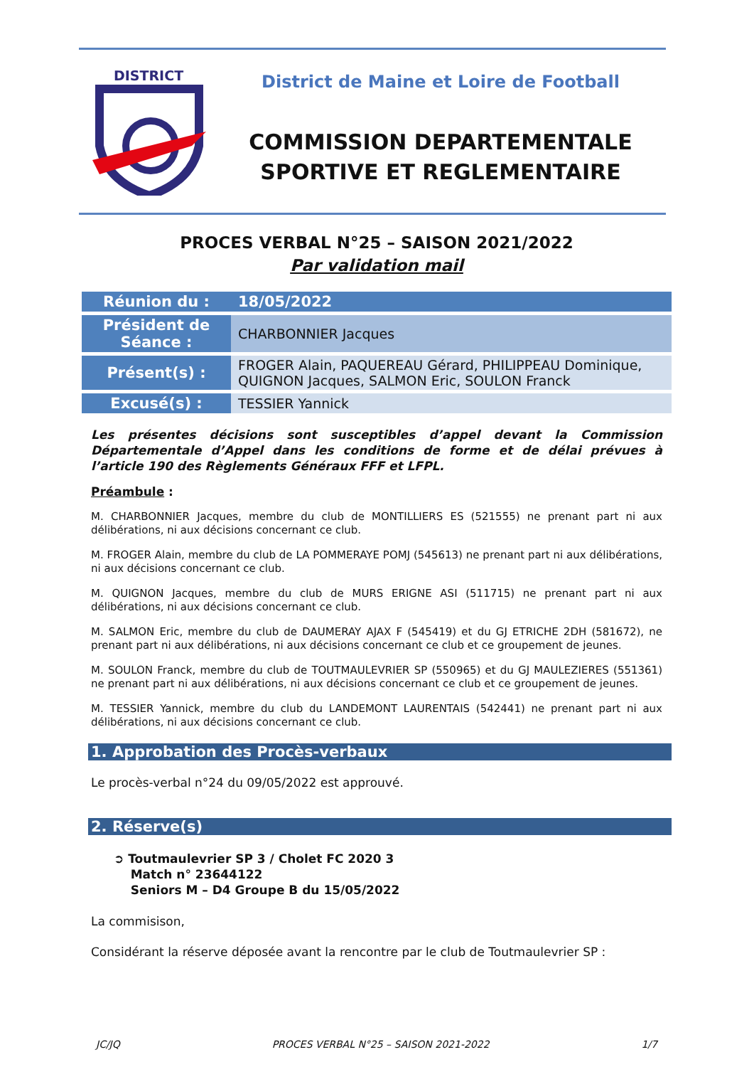DISTRICT
District de Maine et Loire de Football
COMMISSION DEPARTEMENTALE
SPORTIVE ET REGLEMENTAIRE
PROCES VERBAL N°25 – SAISON 2021/2022
Par validation mail
| Réunion du : | 18/05/2022 |
| Président de Séance : | CHARBONNIER Jacques |
| Présent(s) : | FROGER Alain, PAQUEREAU Gérard, PHILIPPEAU Dominique, QUIGNON Jacques, SALMON Eric, SOULON Franck |
| Excusé(s) : | TESSIER Yannick |
Les présentes décisions sont susceptibles d’appel devant la Commission Départementale d’Appel dans les conditions de forme et de délai prévues à l’article 190 des Règlements Généraux FFF et LFPL.
Préambule :
M. CHARBONNIER Jacques, membre du club de MONTILLIERS ES (521555) ne prenant part ni aux délibérations, ni aux décisions concernant ce club.
M. FROGER Alain, membre du club de LA POMMERAYE POMJ (545613) ne prenant part ni aux délibérations, ni aux décisions concernant ce club.
M. QUIGNON Jacques, membre du club de MURS ERIGNE ASI (511715) ne prenant part ni aux délibérations, ni aux décisions concernant ce club.
M. SALMON Eric, membre du club de DAUMERAY AJAX F (545419) et du GJ ETRICHE 2DH (581672), ne prenant part ni aux délibérations, ni aux décisions concernant ce club et ce groupement de jeunes.
M. SOULON Franck, membre du club de TOUTMAULEVRIER SP (550965) et du GJ MAULEZIERES (551361) ne prenant part ni aux délibérations, ni aux décisions concernant ce club et ce groupement de jeunes.
M. TESSIER Yannick, membre du club du LANDEMONT LAURENTAIS (542441) ne prenant part ni aux délibérations, ni aux décisions concernant ce club.
1. Approbation des Procès-verbaux
Le procès-verbal n°24 du 09/05/2022 est approuvé.
2. Réserve(s)
➲ Toutmaulevrier SP 3 / Cholet FC 2020 3
Match n° 23644122
Seniors M – D4 Groupe B du 15/05/2022
La commisison,
Considérant la réserve déposée avant la rencontre par le club de Toutmaulevrier SP :
JC/JQ PROCES VERBAL N°25 – SAISON 2021-2022 1/7